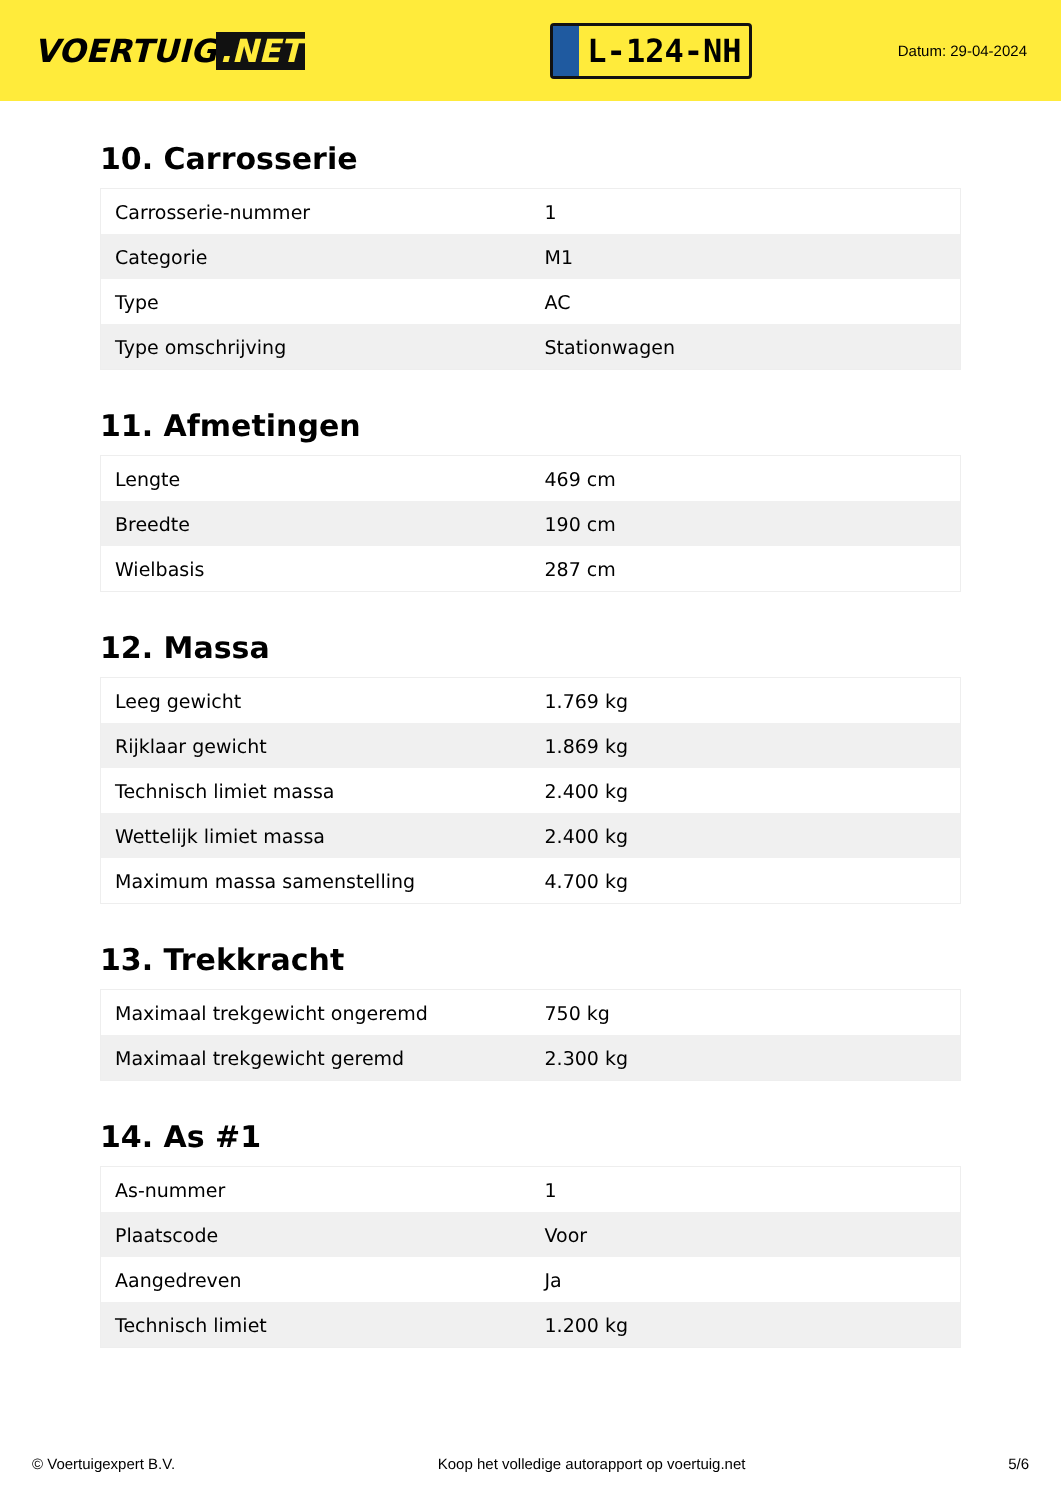VOERTUIG.NET
L-124-NH
Datum: 29-04-2024
10. Carrosserie
| Carrosserie-nummer | 1 |
| Categorie | M1 |
| Type | AC |
| Type omschrijving | Stationwagen |
11. Afmetingen
| Lengte | 469 cm |
| Breedte | 190 cm |
| Wielbasis | 287 cm |
12. Massa
| Leeg gewicht | 1.769 kg |
| Rijklaar gewicht | 1.869 kg |
| Technisch limiet massa | 2.400 kg |
| Wettelijk limiet massa | 2.400 kg |
| Maximum massa samenstelling | 4.700 kg |
13. Trekkracht
| Maximaal trekgewicht ongeremd | 750 kg |
| Maximaal trekgewicht geremd | 2.300 kg |
14. As #1
| As-nummer | 1 |
| Plaatscode | Voor |
| Aangedreven | Ja |
| Technisch limiet | 1.200 kg |
© Voertuigexpert B.V. Koop het volledige autorapport op voertuig.net 5/6